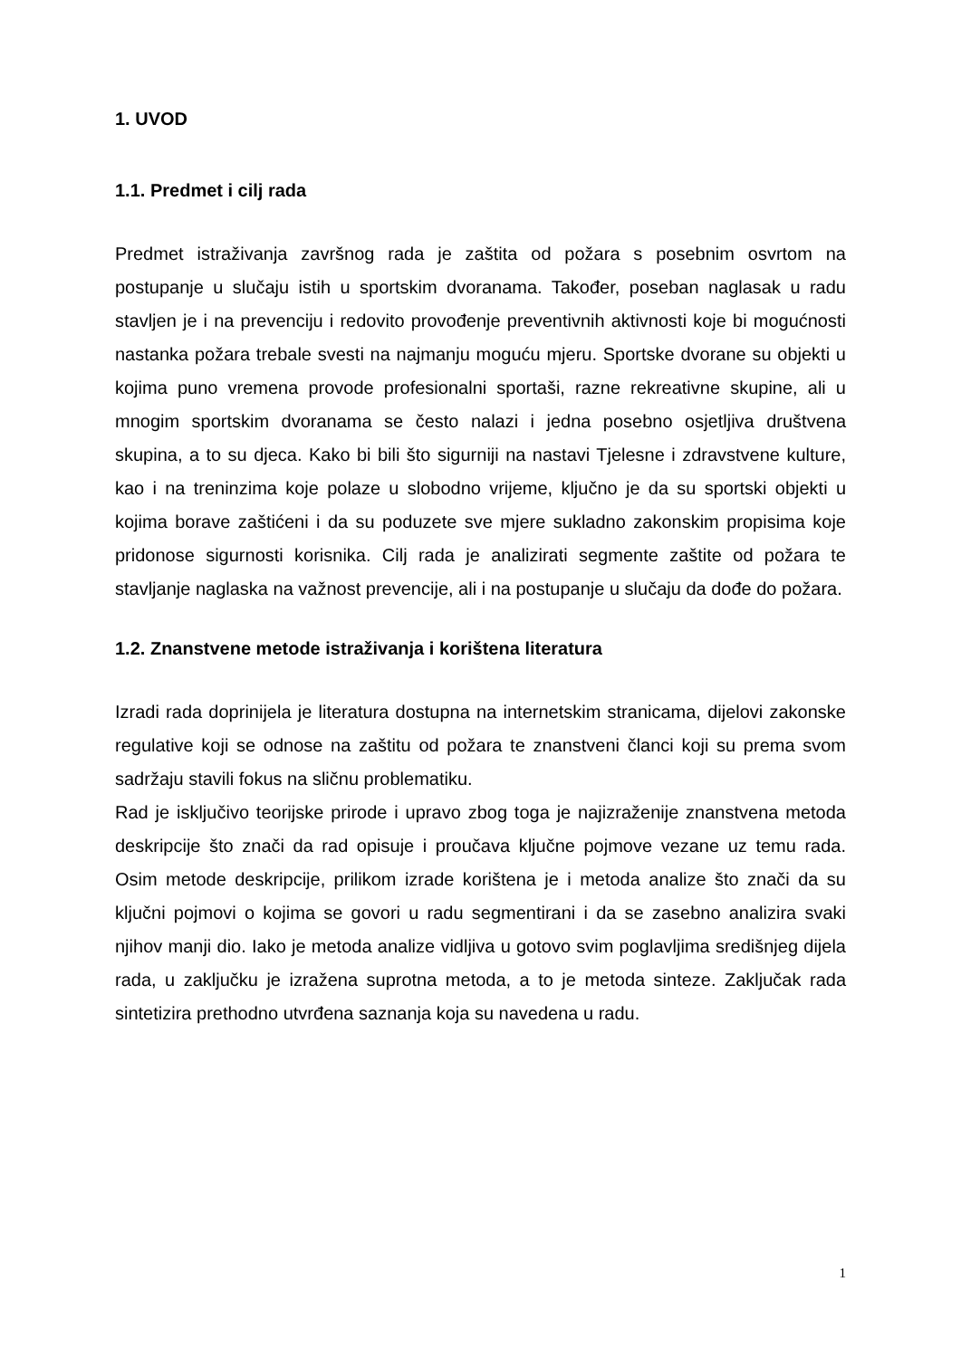1. UVOD
1.1. Predmet i cilj rada
Predmet istraživanja završnog rada je zaštita od požara s posebnim osvrtom na postupanje u slučaju istih u sportskim dvoranama. Također, poseban naglasak u radu stavljen je i na prevenciju i redovito provođenje preventivnih aktivnosti koje bi mogućnosti nastanka požara trebale svesti na najmanju moguću mjeru. Sportske dvorane su objekti u kojima puno vremena provode profesionalni sportaši, razne rekreativne skupine, ali u mnogim sportskim dvoranama se često nalazi i jedna posebno osjetljiva društvena skupina, a to su djeca. Kako bi bili što sigurniji na nastavi Tjelesne i zdravstvene kulture, kao i na treninzima koje polaze u slobodno vrijeme, ključno je da su sportski objekti u kojima borave zaštićeni i da su poduzete sve mjere sukladno zakonskim propisima koje pridonose sigurnosti korisnika. Cilj rada je analizirati segmente zaštite od požara te stavljanje naglaska na važnost prevencije, ali i na postupanje u slučaju da dođe do požara.
1.2. Znanstvene metode istraživanja i korištena literatura
Izradi rada doprinijela je literatura dostupna na internetskim stranicama, dijelovi zakonske regulative koji se odnose na zaštitu od požara te znanstveni članci koji su prema svom sadržaju stavili fokus na sličnu problematiku.
Rad je isključivo teorijske prirode i upravo zbog toga je najizraženije znanstvena metoda deskripcije što znači da rad opisuje i proučava ključne pojmove vezane uz temu rada. Osim metode deskripcije, prilikom izrade korištena je i metoda analize što znači da su ključni pojmovi o kojima se govori u radu segmentirani i da se zasebno analizira svaki njihov manji dio. Iako je metoda analize vidljiva u gotovo svim poglavljima središnjeg dijela rada, u zaključku je izražena suprotna metoda, a to je metoda sinteze. Zaključak rada sintetizira prethodno utvrđena saznanja koja su navedena u radu.
1